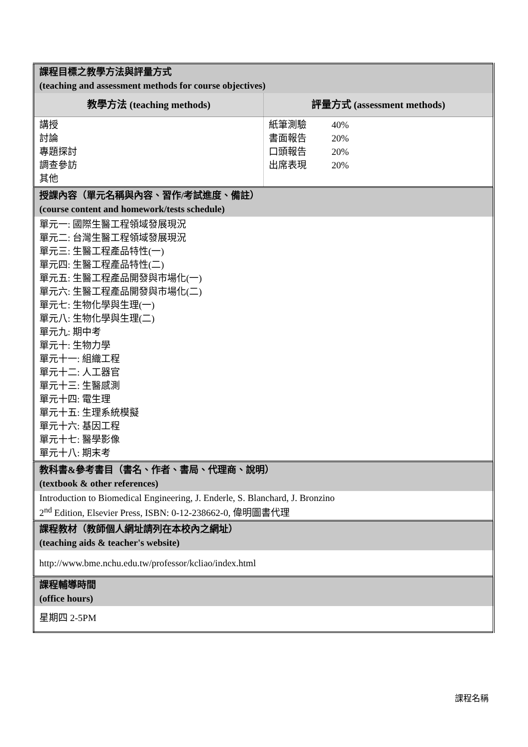| 課程目標之教學方法與評量方式 (teaching and assessment methods for course objectives) | |
| 教學方法 (teaching methods) | 評量方式 (assessment methods) |
| 講授 討論 專題探討 調查參訪 其他 | / 紙筆測驗 / 40% / / 書面報告 / 20% / / 口頭報告 / 20% / / 出席表現 / 20% / |
| 授課內容（單元名稱與內容、習作/考試進度、備註） (course content and homework/tests schedule) | |
| 單元一: 國際生醫工程領域發展現況 單元二: 台灣生醫工程領域發展現況 單元三: 生醫工程產品特性(一) 單元四: 生醫工程產品特性(二) 單元五: 生醫工程產品開發與市場化(一) 單元六: 生醫工程產品開發與市場化(二) 單元七: 生物化學與生理(一) 單元八: 生物化學與生理(二) 單元九: 期中考 單元十: 生物力學 單元十一: 組織工程 單元十二: 人工器官 單元十三: 生醫感測 單元十四: 電生理 單元十五: 生理系統模擬 單元十六: 基因工程 單元十七: 醫學影像 單元十八: 期末考 | |
| 教科書&參考書目（書名、作者、書局、代理商、說明） (textbook & other references) | |
| Introduction to Biomedical Engineering, J. Enderle, S. Blanchard, J. Bronzino 2<sup>nd</sup> Edition, Elsevier Press, ISBN: 0-12-238662-0, 偉明圖書代理 | |
| 課程教材（教師個人網址請列在本校內之網址） (teaching aids & teacher's website) | |
| http://www.bme.nchu.edu.tw/professor/kcliao/index.html | |
| 課程輔導時間 (office hours) | |
| 星期四 2-5PM | |
課程名稱